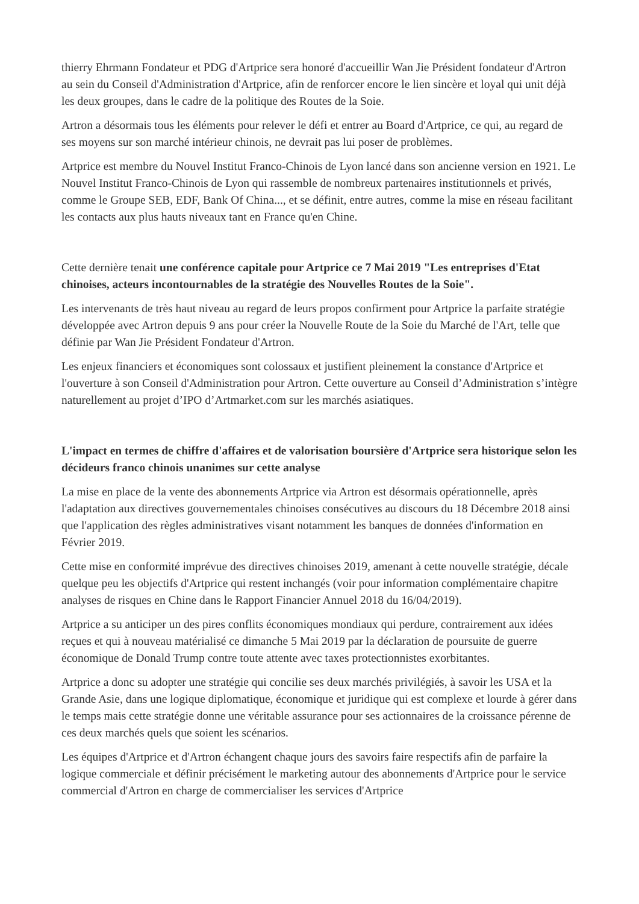thierry Ehrmann Fondateur et PDG d'Artprice sera honoré d'accueillir Wan Jie Président fondateur d'Artron au sein du Conseil d'Administration d'Artprice, afin de renforcer encore le lien sincère et loyal qui unit déjà les deux groupes, dans le cadre de la politique des Routes de la Soie.
Artron a désormais tous les éléments pour relever le défi et entrer au Board d'Artprice, ce qui, au regard de ses moyens sur son marché intérieur chinois, ne devrait pas lui poser de problèmes.
Artprice est membre du Nouvel Institut Franco-Chinois de Lyon lancé dans son ancienne version en 1921. Le Nouvel Institut Franco-Chinois de Lyon qui rassemble de nombreux partenaires institutionnels et privés, comme le Groupe SEB, EDF, Bank Of China..., et se définit, entre autres, comme la mise en réseau facilitant les contacts aux plus hauts niveaux tant en France qu'en Chine.
Cette dernière tenait une conférence capitale pour Artprice ce 7 Mai 2019 "Les entreprises d'Etat chinoises, acteurs incontournables de la stratégie des Nouvelles Routes de la Soie".
Les intervenants de très haut niveau au regard de leurs propos confirment pour Artprice la parfaite stratégie développée avec Artron depuis 9 ans pour créer la Nouvelle Route de la Soie du Marché de l'Art, telle que définie par Wan Jie Président Fondateur d'Artron.
Les enjeux financiers et économiques sont colossaux et justifient pleinement la constance d'Artprice et l'ouverture à son Conseil d'Administration pour Artron. Cette ouverture au Conseil d’Administration s’intègre naturellement au projet d’IPO d’Artmarket.com sur les marchés asiatiques.
L'impact en termes de chiffre d'affaires et de valorisation boursière d'Artprice sera historique selon les décideurs franco chinois unanimes sur cette analyse
La mise en place de la vente des abonnements Artprice via Artron est désormais opérationnelle, après l'adaptation aux directives gouvernementales chinoises consécutives au discours du 18 Décembre 2018 ainsi que l'application des règles administratives visant notamment les banques de données d'information en Février 2019.
Cette mise en conformité imprévue des directives chinoises 2019, amenant à cette nouvelle stratégie, décale quelque peu les objectifs d'Artprice qui restent inchangés (voir pour information complémentaire chapitre analyses de risques en Chine dans le Rapport Financier Annuel 2018 du 16/04/2019).
Artprice a su anticiper un des pires conflits économiques mondiaux qui perdure, contrairement aux idées reçues et qui à nouveau matérialisé ce dimanche 5 Mai 2019 par la déclaration de poursuite de guerre économique de Donald Trump contre toute attente avec taxes protectionnistes exorbitantes.
Artprice a donc su adopter une stratégie qui concilie ses deux marchés privilégiés, à savoir les USA et la Grande Asie, dans une logique diplomatique, économique et juridique qui est complexe et lourde à gérer dans le temps mais cette stratégie donne une véritable assurance pour ses actionnaires de la croissance pérenne de ces deux marchés quels que soient les scénarios.
Les équipes d'Artprice et d'Artron échangent chaque jours des savoirs faire respectifs afin de parfaire la logique commerciale et définir précisément le marketing autour des abonnements d'Artprice pour le service commercial d'Artron en charge de commercialiser les services d'Artprice